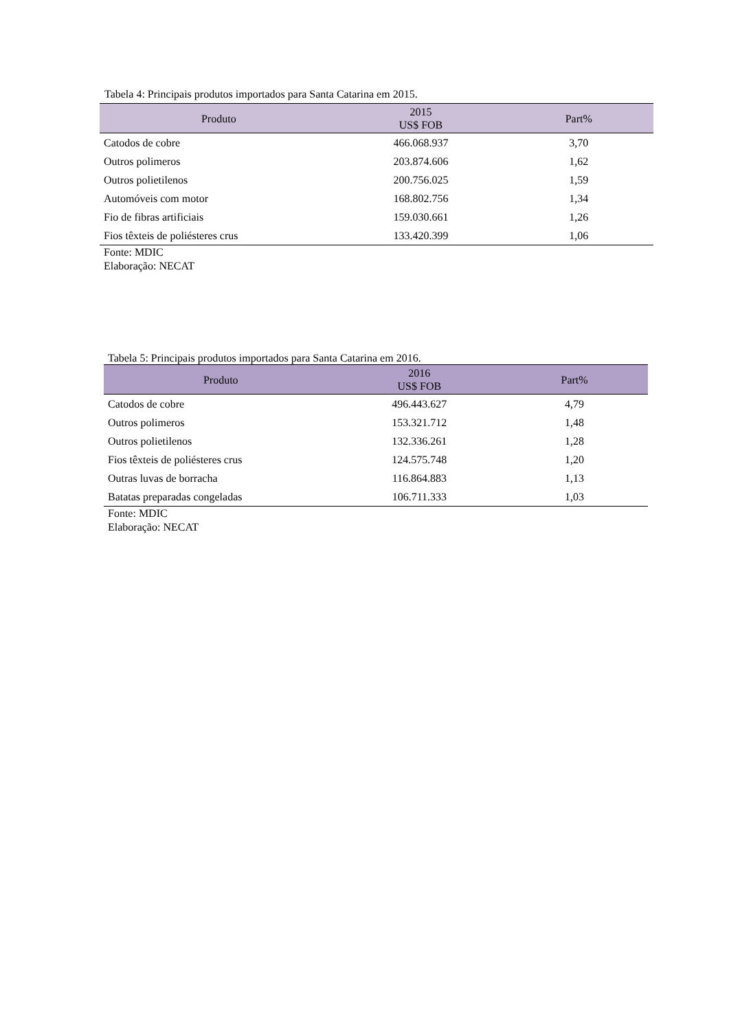Tabela 4: Principais produtos importados para Santa Catarina em 2015.
| Produto | 2015 US$ FOB | Part% |
| --- | --- | --- |
| Catodos de cobre | 466.068.937 | 3,70 |
| Outros polimeros | 203.874.606 | 1,62 |
| Outros polietilenos | 200.756.025 | 1,59 |
| Automóveis com motor | 168.802.756 | 1,34 |
| Fio de fibras artificiais | 159.030.661 | 1,26 |
| Fios têxteis de poliésteres crus | 133.420.399 | 1,06 |
Fonte: MDIC
Elaboração: NECAT
Tabela 5: Principais produtos importados para Santa Catarina em 2016.
| Produto | 2016 US$ FOB | Part% |
| --- | --- | --- |
| Catodos de cobre | 496.443.627 | 4,79 |
| Outros polimeros | 153.321.712 | 1,48 |
| Outros polietilenos | 132.336.261 | 1,28 |
| Fios têxteis de poliésteres crus | 124.575.748 | 1,20 |
| Outras luvas de borracha | 116.864.883 | 1,13 |
| Batatas preparadas congeladas | 106.711.333 | 1,03 |
Fonte: MDIC
Elaboração: NECAT